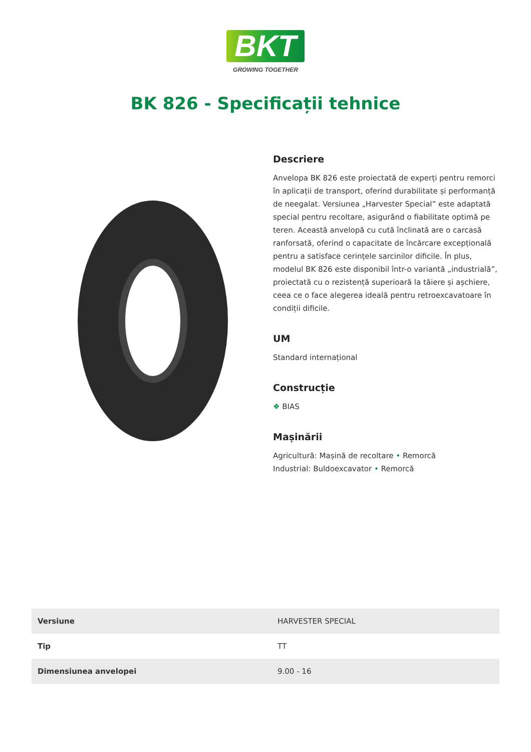BKT
GROWING TOGETHER
BK 826 - Specificații tehnice
Descriere
Anvelopa BK 826 este proiectată de experți pentru remorci în aplicații de transport, oferind durabilitate și performanță de neegalat. Versiunea „Harvester Special” este adaptată special pentru recoltare, asigurând o fiabilitate optimă pe teren. Această anvelopă cu cută înclinată are o carcasă ranforsată, oferind o capacitate de încărcare excepțională pentru a satisface cerințele sarcinilor dificile. În plus, modelul BK 826 este disponibil într-o variantă „industrială”, proiectată cu o rezistență superioară la tăiere și așchiere, ceea ce o face alegerea ideală pentru retroexcavatoare în condiții dificile.
UM
Standard internațional
Construcție
❖ BIAS
Mașinării
Agricultură: Mașină de recoltare • Remorcă
Industrial: Buldoexcavator • Remorcă
| Versiune | HARVESTER SPECIAL |
| Tip | TT |
| Dimensiunea anvelopei | 9.00 - 16 |